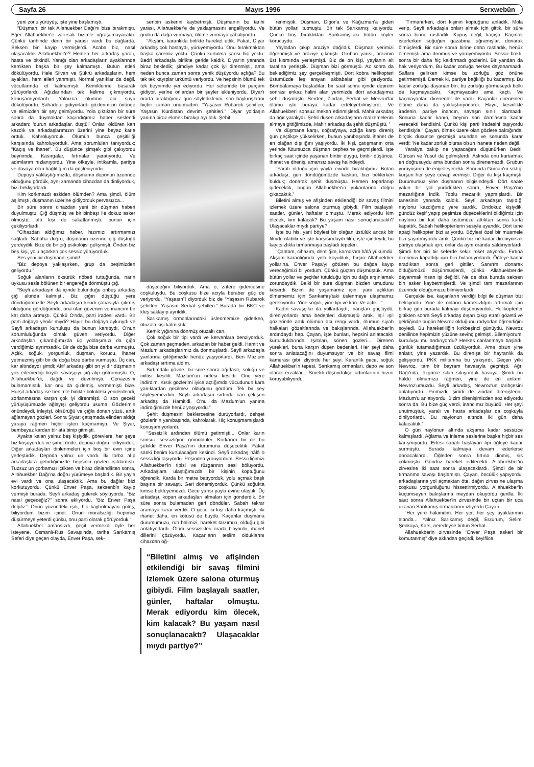Sayfa 26 Mayıs 1996 Serxwebûn
yeni zorlu yürüyüş, işte yine başlamıştı.
“Düşman, bir tek Allahuekber Dağı'nı bize bırakmıştı. Eğer Allahuekber'e varırsak bizimle uğraşamayacaktı. Çünkü tarihinde derin bir yarası vardı bu dağlarda. Seksen bin kayıp vermişlerdi. Acaba biz, nasıl ulaşacaktık Allahuekber'e? Hemen her arkadaş yaralı, hasta ve bitkindi. Yanığı olan arkadaşların ayaklarında kemikten başka bir şey kalmamıştı. Bütün etleri dökülüyordu. Hele Silvan ve Şükrü arkadaşların, hem ayakları, hem elleri yanmıştı. Normal yanıklar da değil, vücutlarında et kalmamıştı. Kemiklerine basarak yürüyorlardı. Ağızlarından tek kelime çıkmıyordu, konuşamıyorlardı. Yalnızca ölümün acı suyu dökülüyordu. Şahadete gidiyorlardı gözlerimizin önünde ve elimizden bir şey gelmiyordu. Yola çıktıktan bir süre sonra da duymaktan kaçındığımız haber seslendi arkadan; 'durun arkadaşlar, düştü!' Onları öldüren karı kazdık ve arkadaşlarımızın üzerini yine beyaz karla örttük. Kahroluyorduk. Ölümün bunca çeşitliliği karşısında kahroluyorduk. Ama sorumluları tanıyorduk; “Kaçış ve ihanet”. Bu düşünce şimşek gibi çakıyordu beynimde. Kasırgalar, fırtınalar yaratıyordu. Ve adımlarım hızlanıyordu. Yine öfkeyle, intikamla, partiye ve davaya olan bağlılığım da güçleniyordu.
Depoya yaklaştığımızda, düşmanın deponun üzerinde olduğunu gördük, aynı zamanda cihazdan da dinliyorduk, bizi bekliyorlardı.
Kim korkmazdı eskiden ölümden? Ama şimdi, ölüm aşılmıştı, düşmanın üzerine gidiyorduk pervasızca...
Bir süre sonra cihazdan yeni bir düşman haberi duyulmuştu. Çığ düşmüş ve bir binbaşı ile dokuz asker ölmüştü, altı kişi de sakatlanmıştı, bunun için çekiliyorlardı.
“Cihazdan aldığımız haber, hızımızı artırmamızı sağladı. Sabaha doğru, düşmanın üzerine çığ düştüğü yerdeydik. Bize de bir çığ psikolojisi gelişmişti. Önden biz beş kişi, yolu açarken çok sessiz yürüyorduk.
Ses yeni bir düşmandı şimdi!
“Biz depoya yaklaşırken, grup da peşimizden geliyordu.”
Soğuk alanların öksürük nöbeti tuttuğunda, narin uykusu sesle bölünen bir engereğe dönmüştü çığ.
“Seyfi arkadaşın da içinde bulunduğu onbeş arkadaş çığ altında kalmıştı. Biz çığın düştüğü yere döndüğümüzde Seyfi arkadaşın kendi çabasıyla çıkmış olduğunu gördüğümde, ona olan güvenim ve inancım bir kat daha artmıştı. Çünkü O'nda, parti iradesi vardı. Bir parti doğaya yenilir miydi? Hayır; bu doğaya aykırıydı ve Seyfi arkadaşın kurtuluşu da bunun kanıtıydı. O'nun sorumluluğunda olmak güven veriyordu. Diğer arkadaşları çıkardığımızda üç yoldaşımızı da çığa verdiğimizi ayrımsadık. Bir de doğa bize darbe vurmuştu. Açlık, soğuk, yorgunluk, düşman, korucu, ihanet yetmezmiş gibi bir de doğa bize darbe vurmuştu. Üç can, kar altındaydı şimdi; Akif arkadaş gibi on yıldır düşmanın yok edemediği büyük savaşçıyı çığ alıp götürmüştü. O, Allahuekber'di, dağdı ve devrilmişti. Cenazesini bulamamıştık, kar onu da gizlemiş, vermemişti bize. Hurşit arkadaş ise benimle birlikte bölükteki yenilerdendi, zorlanmasına karşın çok iyi direnmişti. O son geceki yürüyüşümüzde ağlayışı geliyordu usuma. Gözlerimin önündeydi, inleyişi, öksürüğü ve çığla donan yüzü, artık ağlamayan gözleri. Sonra Şiyar; çatışmada elinden aldığı yaraya rağmen hiçbir işten kaçmamıştı. Ve Şiyar, bembeyaz kardan bir ata binip gitmişti.
Ayakta kalan yalnız beş kişiydik, görevlere, her şeye biz koşuyorduk ve şimdi önde, depoya doğru ilerliyorduk. Diğer arkadaşları dinlenmeleri için boş bir evin içine yerleştirdik. Depoda yalnız un vardı. İki torba alıp arkadaşlara getirdiğimizde hepsinin gözleri ışıldamıştı. Tuzsuz un çorbamızı içtikten ve biraz dinlendikten sonra, Allahuekber Dağı'na doğru yürümeye başladık. Bir yayla evi vardı ve ona ulaşacaktık. Ama bu dağlar bizi korkutuyordu. Çünkü Enver Paşa, seksenbin kayıp vermişti burada. Seyfi arkadaş gülerek söylüyordu. “Biz nasıl geçeceğiz?” sonra ekliyordu, “Biz Enver Paşa değiliz.” Onun yüzündeki ışık, hiç kaybolmayan gülüş, biliyordum bizim içindi. Onun moralsizliği hepimizi düşürmeye yeterdi çünkü, onu parti olarak görüyorduk.”
Allahuekber amansızdı, geçit vermezdi öyle her isteyene. Osmanlı-Rus Savaşı'nda, tarihe Sarıkamış Seferi diye geçen olayda, Enver Paşa, sek-
senbin askerini kaybetmişti. Düşmanın bu tarihi yarası, Allahuekber'e de yaklaşmasını engelliyordu. Ve grubu da dağa vurmaya, ölüme vurmaya çabalıyordu.
“Akşam, karanlıkla birlikte hareket ettik. Fakat, Diyar arkadaş çok hastaydı, yürüyemiyordu. Onu bırakmaktan başka çaremiz yoktu. Çünkü kurtulma şansı hiç yoktu. Bedri arkadaşla birlikte geride kaldık. Diyar'ın yanında biraz bekledik; şimdiye kadar çok iyi direnmişti, ama neden bunca zaman sonra yenik düşüyordu açlığa? Bu tek tek kayıplar ürküntü veriyordu. Ve hepsinin ölümü tek tek beynimde yer ediyordu. Her seferinde bir parçam gidiyor, yerine onlardan bir şeyler ekleniyordu. Diyar'ı orada bıraktığımız gün söylediklerini, son haykırışlarını hiçbir zaman unutmadım. “Yaşasın Rubarok şehitleri, Yaşasın Kürdistan devrim şehitleri.” Diyar yoldaşın yanına biraz ekmek bırakıp ayrıldık. Şehit
düşeceğini biliyorduk. Ama o, zafere gidercesine coşkuluydu. Bu coşkusu bize acıyla beraber güç de veriyordu. “Yaşasın”! diyorduk biz de “Yaşasın Rubarok şehitleri, Yaşasın Serhat şehitleri.” Burada bir BKC ve kleş saklayıp ayrıldık.
Sarıkamış ormanlarındaki üslenmemize giderken, otuzaltı kişi kalmıştık.
Kemik yığınına dönmüş otuzaltı can.
Çok soğuk bir tipi vardı ve kervanlara benziyorduk. Çok zaman geçmeden, arkadan bir haber geldi. Hamit ve Mazlum arkadaşlarımız da donmuşlardı. Seyfi arkadaşla yanlarına gittiğimizde henüz yaşıyorlardı. Ben Mazlum arkadaşı sırtıma aldım.
Sırtımdaki gövde, bir süre sonra ağırlaştı, soluğu ve iniltisi kesildi. Mazlum'un nefesi kesildi. Onu yere indirdim. Kısık gözlerimi iyice açtığımda vücudunun kara yanıklardan geçilmez olduğunu gördüm. Tek bir şey söyleyemezdim. Seyfi arkadaşın sırtında can çekişen arkadaş da Hamit'di. O'nu da Mazlum'un yanına indirdiğimizde henüz yaşıyordu.”
Şehit düşmesini beklercesine duruyorlardı, dehşet gözlerinin yanıbaşında, kahrolarak. Hiç konuşmamışlardı konuşamıyorlardı.
“Sessizlik ardından ölümü getirmişti... Onlar karın sonsuz sessizliğine gömüldüler. Korkarım bir de bu şekilde Enver Paşa'nın durumuna düşecektik. Fakat sanki benim kurtulacağım kesindi. Seyfi arkadaş hâlâ o sessizliği taşıyordu. Peşinden yürüyordum. Sessizliğimizi Allahuekber'in tipisi ve rüzgarının sesi bölüyordu. Arkadaşlara ulaştığımızda bir kişinin koptuğunu öğrendik. Karda bir metre batıyorduk, yolu açmak başlı başına bir savaştı. Geri dönemiyorduk. Çünkü soğukta kimse bekleyemezdi. Gece yarısı yayla evine ulaştık. Üç arkadaşı, kopan arkadaşları almaları için gönderdik. Bir süre sonra bulamadan geri döndüler. Sabah tekrar aramaya karar verdik. O gece iki kişi daha kaçmıştı, iki ihanet daha, en kötüsü de buydu. Kaçanlar düşmana durumumuzu, ruh halimizi, hareket tarzımızı, olduğu gibi anlatıyorlardı. Ölüm sessizlikleri orada bitiyordu; ihanet dillerini çözüyordu. Kaçanların teslim olduklarını cihazdan öğ-
“Biletini almış ve afişinden etkilendiği bir savaş filmini izlemek üzere salona oturmuş gibiydi. Film başlayalı saatler, günler, haftalar olmuştu. Merak ediyordu kim ölecek, kim kalacak? Bu yaşam nasıl sonuçlanacaktı? Ulaşacaklar mıydı partiye?”
renmiştik. Düşman, Digor'a ve Kağızman'a giden bütün yolları tutmuştu. Bir tek Sarıkamış kalıyordu. Çünkü boş bıraktıkları Sarıkamış'taki bütün köyler korucuydu.
Yayladan çıkıp araziye dağıldık. Düşman yerimizi öğrenmişti ve araziye çıkmıştı. Grubun yarısı, arazinin üst kısmında yerleşmişti. Biz de on kişi, yaylanın alt tarafına yerleştik. Düşman bizi görmüştü. Az sonra da beklediğimiz şey gerçekleşmişti. Dört kobra helikopteri üstümüzde leş arayan akbabalar gibi geziyordu. Bombalamaya başladılar; bir saat sonra içinde deprem sonrası enkaz halini alan yerimizde dört arkadaşımız şehit düşmüştü. Serden, Zindan, Ferhat ve Mervan'lar ölümü işte buraya kadar erteleyebilmişlerdi. Ve Allahuekber'i sonsuz mekan edinmişlerdi. Mahir arkadaş da ağır yaralıydı. Şehit düşen arkadaşların malzemelerini almaya gittiğimizde, Mahir arkadaş da şehit düşmüştü. ”
Ve düşmana karşı, coğrafyaya, açlığa karşı direniş gün geçtikçe yükselirken, bunun yanıbaşında ihanet de en olağan dışılığını yaşıyordu. İki kişi, çatışmanın orta yerinde fütursuzca düşman cephesine geçmişlerdi. İşte birkaç saat içinde yaşanan binbir duygu, binbir düşünce, ihanet ve direniş, amansız savaş halindeydi.
“Yaralı olduğu için yayla evinde bıraktığımız Botan arkadaşı, geri döndüğümüzde kaskatı, bizi beklerken bulduk; donarak şehit düşmüştü. Hemen toparlanıp gidecektik, bugün Allahuekber'in yukarılarına doğru çıkacaktık.”
Biletini almış ve afişinden etkilendiği bir savaş filmini izlemek üzere salona oturmuş gibiydi. Film başlayalı saatler, günler, haftalar olmuştu. Merak ediyordu kim ölecek, kim kalacak? Bu yaşam nasıl sonuçlanacaktı? Ulaşacaklar mıydı partiye?
İşte bu his, yani böylesi bir olağan üstülük ancak bir filmde olabilir ve işte karşısındaydı film, işte içindeydi, bu kayıtsızlıkla tırmanmaya başladı tepeleri.
“Çantam, cihazım, demliğim, karnas'ım hâlâ yükümdü. Akşam karanlığında yola koyulduk, hırçın Allahuekber yollarına. Enver Paşa'yı götüren bu dağda kayıp vereceğimizi biliyordum. Çünkü güçten düşmüştük. Ama bütün yollar ve geçitler tutulduğu için bu dağı arşınlamak zorundaydık. Belki bir süre düşman bizden umudunu keserdi. Bizim de yaşamamız için, yani açlıktan ölmememiz için Sarıkamış'taki üslenmeye ulaşmamız gerekiyordu. Yine soğuk, yine tipi ve kan. Ve açlık...”
Kadın savaşçılar da yollardaydı, inançları güçlüydü, direniyorlardı ama bedenleri düşmüştü artık. Işıl ışıl gözlerinde artık ölümün acı rengi vardı, ölümün siyah halkaları gözaltlarında ve bakışlarında, Allahuekber'in ardındaydı hep. Çayan, işte bunları, hepsini anlatacaktı kurtulduklarında. Işıltıları, sönen gözleri... Direnen yürekleri, buna karşın düşen bedenleri. Her şeyi daha sonra anlatacağını duyumsuyor ve bir savaş filmi kamerası gibi izliyordu her şeyi. Karanlık gece, soğuk Allahuekber'in tepesi, Sarıkamış ormanları, depo ve son olarak erzaklar... Sürekli düşündükçe adımlarının hızını koruyabiliyordu.
“Tırmanırken, dört kişinin koptuğunu anladık. Mola verip, Seyfi arkadaşla onları almak için gittik, bir süre sonra birine rastladık. Kopuş değil, kaçıştı. Kaçmak isterlerken soğuğun gazabına uğramışlar, donarak ölmüşlerdi. Bir süre sonra birine daha rastladık, henüz ölmemişti ama donmuş ve yürüyemiyordu. Sessiz baktı, sonra bir daha hiç kaldırmadı gözlerini. Bir yandan da hak veriyordum. Bu kadar zorluğa herkes dayanamazdı. Saflara gelirken kimse bu zorluğu göz önüne getirmemişti. Demek ki, partiye bağlılığı bu kadarmış. Bu kadar zorluğa dayanan biri, bu zorluğu görmeseydi belki de kaçmayacaktı. Kaçmayacaktı ama kaçtı. Ve kaçmayanlar, direnenler de vardı. Kaçanlar direnenleri ölüme daha da yaklaştırıyorlardı. Hayır, kesinlikle iradenin, partiye inancın, savaşın sınırı olamazdı. Sonuna kadar kanın, beynin son damlasına kadar verecekti kendisini. Çünkü kişi parti iradesini taşıyordu kendisiyle.” Çayan, ölmek üzere olan gözlere baktığında, birçok düşünce geçmişti usundan ve sonunda karar verdi: 'Ne kadar zorluk olursa olsun ihanete neden değil.'
Yaralıya bakıp ne yapacağını düşünürken Bedri, Gürcan ve Yusuf da gelmişlerdi. Aslında onu kurtarmak en doğrusuydu ama bundan sonra direnemezdi. Grubun yürüyüşünü de engelleyecekti. Sonunda Gürcan'ın sıktığı kurşun her şeye cevap vermişti. Diğer iki kişi kaçmıştı. Durumumuz yine düşmanın bilgisindeydi. Dört saate yakın bir yol yürüdükten sonra, Enver Paşa'nın mezarlığına indik. Toplu mezarlık yapmışlardı. Bir tanesinin yanında kaldık. Seyfi arkadaşın taşıdığı naylonu kazdığımız yere sardık. Ondokuz kişiydik, gündüz keşif yapıp peşimize düşeceklerini bildiğimiz için naylonu bir kat daha üstümüze attıktan sonra karla kapattık. Sabah helikopterlerin sesiyle uyandık. Dört tane apaçi helikopter bizi arıyordu. Böylesi özel bir muamele bizi şaşırtmıyordu artık. Çünkü biz ne kadar direniyorsak partiye ulaşmak için, onlar da aynı oranda saldırıyorlardı. Şimdi her biri bir seferde sekiz roket atıyordu. Fırtına üzerimizi kapattığı için bizi bulamıyorlardı. Öğleye kadar aradıktan sonra geri gittiler. Sanırım donarak öldüğümüzü düşünmüşlerdi, çünkü Allahuekber'de dayanmak insan işi değildi. Ne de olsa burada seksen bin asker kaybetmişlerdi. Ve şimdi tam mezarlarının üzerinde olduğumuzu bilmiyorlardı.
Gerçekte ise, kaçanların verdiği bilgi ile düşman bizi bekliyordu. Yine de onların kararsızlığını artırmak için birkaç gün burada kalmayı düşünüyorduk. Helikopterler gittikten sonra Seyfi arkadaş dışarı çıkıp etrafı gözetti ve geldiğinde bugün Newroz olduğunu radyodan öğrendiğini söyledi. Bu hareketliliğin kırkbeşinci günüydü. Newroz denilince hepimizin yüzüne sevinç gelmişti. Bilemiyorum, kurtuluşu mu andırıyordu? Herkes canlanmaya başladı, günlük tutamadığımıza üzülüyorduk. Ama olsun yine anlatır, yine yazardık. Bu direnişe bir hayranlık da gelişiyordu, PKK militanına bu yakışırdı. Geçen yılki Newroz, tam bir bayram havasıyla geçmişti. Ağrı Dağı'nda, özgürce silah sıkıyorduk havaya. Şimdi bu halde olmamıza rağmen, yine de en anlamlı Newroz'umuzdu. Seyfi arkadaş, Newroz'un tarihçesini anlatıyordu. Pirimizdi, şimdi de zindan direnişlerini, Mazlum'u anlatıyordu. Bizim direnişimizden söz ediyordu sonra da. Bu bize güç verdi, inancımız büyüdü. Her şeyi unutmuştuk, yaralı ve hasta arkadaşlar da coşkuyla dinliyorlardı. Bu naylonun altında iki gün daha kalacaktık.”
O gün naylonun altında akşama kadar sessizce kalmışlardı. Ağlama ve inleme seslerine başka hiçbir ses karışmıyordu. Ertesi sabah başlayan tipi öğleye kadar sürmüştü. Burada kalmaya devam ederlerse donacaklardı. Öğleden sonra fırtına dinmiş, sis çökmüştü. Gündüz hareket edilecekti. Allahuekber'in zirvesine iki saat sonra ulaşacaklardı. Şimdi de bir tırmanma savaşı başlamıştı. Çayan, öncülük yapıyordu; arkadaşlarına yol açmaktan öte, dağın zirvesine ulaşma coşkusu yorgunluğunu hissettirmiyordu. Allahuekber'in küçümseyen bakışlarına meydan okuyordu gerilla. İki saat sonra Allahuekber'in zirvesinde bir uçtan bir uca uzanan Sarıkamış ormanlarını izliyordu Çayan.
“Her yere hakimdim. Her yer, her şey ayaklarımın altında... Yalnız Sarıkamış değil, Erzurum, Selim, Şenkaya, Kars, neredeyse bütün Serhat...
Allahuekberin zirvesinde “Enver Paşa askeri bir komutanmış” diye aklından geçirdi, keyiflice.